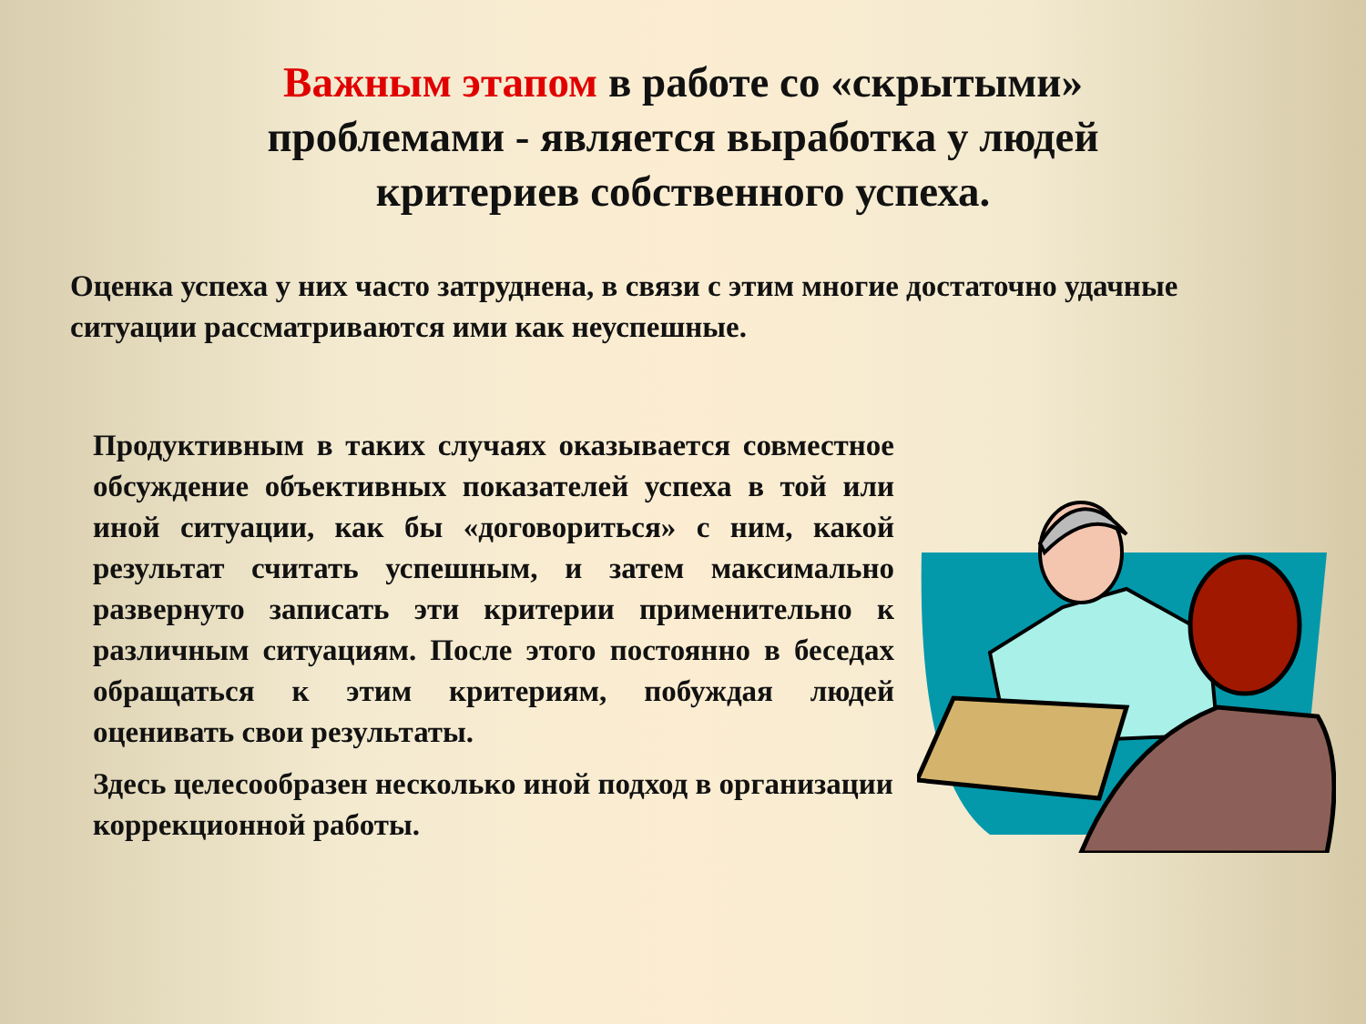Важным этапом в работе со «скрытыми» проблемами - является выработка у людей критериев собственного успеха.
Оценка успеха у них часто затруднена, в связи с этим многие достаточно удачные ситуации рассматриваются ими как неуспешные.
Продуктивным в таких случаях оказывается совместное обсуждение объективных показателей успеха в той или иной ситуации, как бы «договориться» с ним, какой результат считать успешным, и затем максимально развернуто записать эти критерии применительно к различным ситуациям. После этого постоянно в беседах обращаться к этим критериям, побуждая людей оценивать свои результаты.
Здесь целесообразен несколько иной подход в организации коррекционной работы.